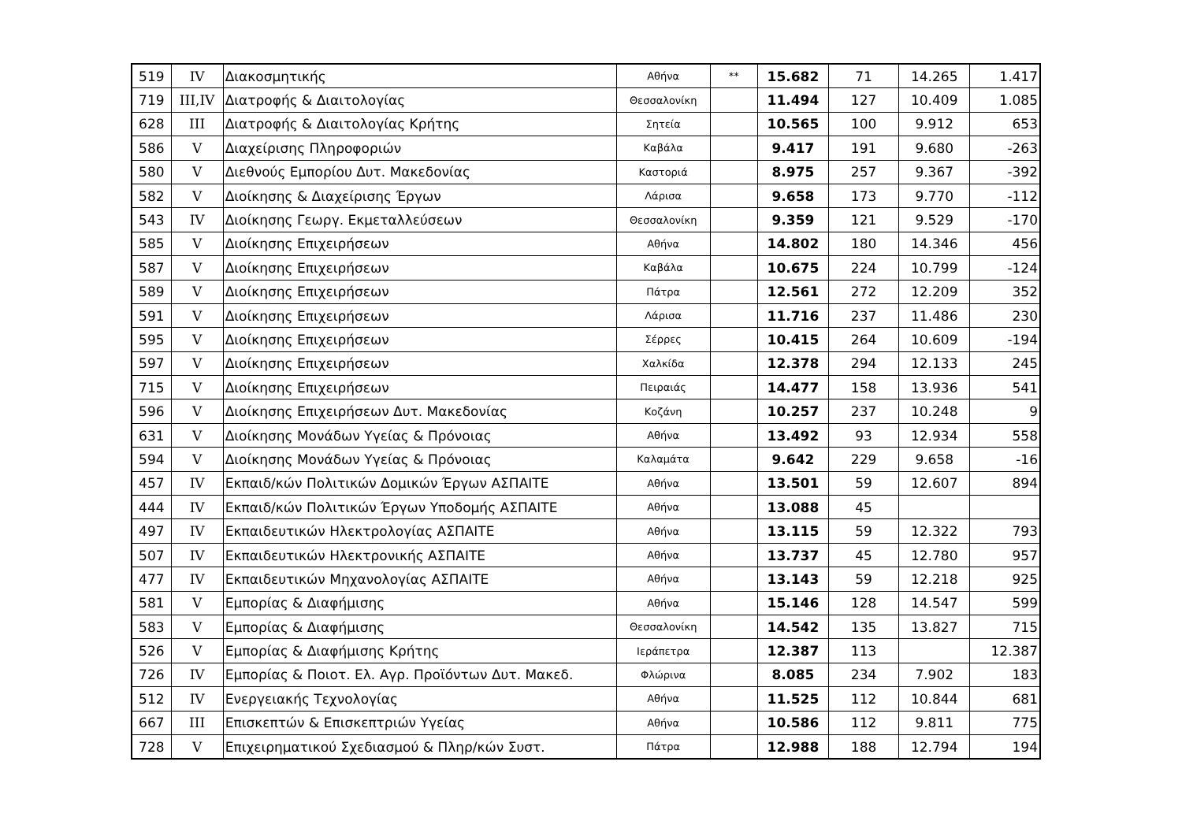| 519 | IV | Διακοσμητικής | Αθήνα | ** | 15.682 | 71 | 14.265 | 1.417 |
| 719 | III,IV | Διατροφής & Διαιτολογίας | Θεσσαλονίκη | | 11.494 | 127 | 10.409 | 1.085 |
| 628 | III | Διατροφής & Διαιτολογίας Κρήτης | Σητεία | | 10.565 | 100 | 9.912 | 653 |
| 586 | V | Διαχείρισης Πληροφοριών | Καβάλα | | 9.417 | 191 | 9.680 | -263 |
| 580 | V | Διεθνούς Εμπορίου Δυτ. Μακεδονίας | Καστοριά | | 8.975 | 257 | 9.367 | -392 |
| 582 | V | Διοίκησης & Διαχείρισης Έργων | Λάρισα | | 9.658 | 173 | 9.770 | -112 |
| 543 | IV | Διοίκησης Γεωργ. Εκμεταλλεύσεων | Θεσσαλονίκη | | 9.359 | 121 | 9.529 | -170 |
| 585 | V | Διοίκησης Επιχειρήσεων | Αθήνα | | 14.802 | 180 | 14.346 | 456 |
| 587 | V | Διοίκησης Επιχειρήσεων | Καβάλα | | 10.675 | 224 | 10.799 | -124 |
| 589 | V | Διοίκησης Επιχειρήσεων | Πάτρα | | 12.561 | 272 | 12.209 | 352 |
| 591 | V | Διοίκησης Επιχειρήσεων | Λάρισα | | 11.716 | 237 | 11.486 | 230 |
| 595 | V | Διοίκησης Επιχειρήσεων | Σέρρες | | 10.415 | 264 | 10.609 | -194 |
| 597 | V | Διοίκησης Επιχειρήσεων | Χαλκίδα | | 12.378 | 294 | 12.133 | 245 |
| 715 | V | Διοίκησης Επιχειρήσεων | Πειραιάς | | 14.477 | 158 | 13.936 | 541 |
| 596 | V | Διοίκησης Επιχειρήσεων Δυτ. Μακεδονίας | Κοζάνη | | 10.257 | 237 | 10.248 | 9 |
| 631 | V | Διοίκησης Μονάδων Υγείας & Πρόνοιας | Αθήνα | | 13.492 | 93 | 12.934 | 558 |
| 594 | V | Διοίκησης Μονάδων Υγείας & Πρόνοιας | Καλαμάτα | | 9.642 | 229 | 9.658 | -16 |
| 457 | IV | Εκπαιδ/κών Πολιτικών Δομικών Έργων ΑΣΠΑΙΤΕ | Αθήνα | | 13.501 | 59 | 12.607 | 894 |
| 444 | IV | Εκπαιδ/κών Πολιτικών Έργων Υποδομής ΑΣΠΑΙΤΕ | Αθήνα | | 13.088 | 45 | | |
| 497 | IV | Εκπαιδευτικών Ηλεκτρολογίας ΑΣΠΑΙΤΕ | Αθήνα | | 13.115 | 59 | 12.322 | 793 |
| 507 | IV | Εκπαιδευτικών Ηλεκτρονικής ΑΣΠΑΙΤΕ | Αθήνα | | 13.737 | 45 | 12.780 | 957 |
| 477 | IV | Εκπαιδευτικών Μηχανολογίας ΑΣΠΑΙΤΕ | Αθήνα | | 13.143 | 59 | 12.218 | 925 |
| 581 | V | Εμπορίας & Διαφήμισης | Αθήνα | | 15.146 | 128 | 14.547 | 599 |
| 583 | V | Εμπορίας & Διαφήμισης | Θεσσαλονίκη | | 14.542 | 135 | 13.827 | 715 |
| 526 | V | Εμπορίας & Διαφήμισης Κρήτης | Ιεράπετρα | | 12.387 | 113 | | 12.387 |
| 726 | IV | Εμπορίας & Ποιοτ. Ελ. Αγρ. Προϊόντων Δυτ. Μακεδ. | Φλώρινα | | 8.085 | 234 | 7.902 | 183 |
| 512 | IV | Ενεργειακής Τεχνολογίας | Αθήνα | | 11.525 | 112 | 10.844 | 681 |
| 667 | III | Επισκεπτών & Επισκεπτριών Υγείας | Αθήνα | | 10.586 | 112 | 9.811 | 775 |
| 728 | V | Επιχειρηματικού Σχεδιασμού & Πληρ/κών Συστ. | Πάτρα | | 12.988 | 188 | 12.794 | 194 |